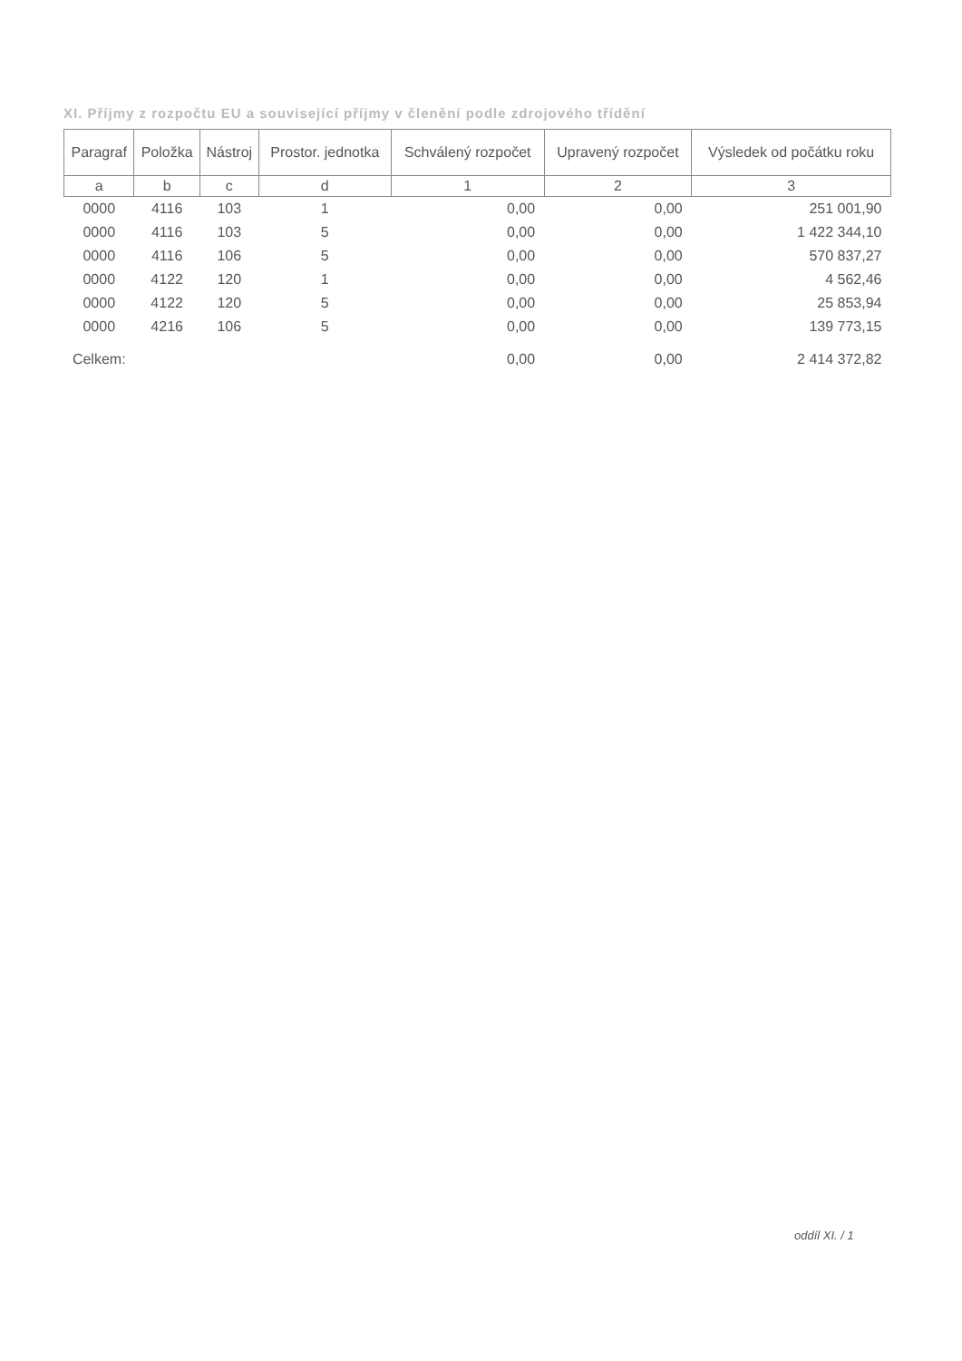XI. Příjmy z rozpočtu EU a související příjmy v členění podle zdrojového třídění
| Paragraf | Položka | Nástroj | Prostor. jednotka | Schválený rozpočet | Upravený rozpočet | Výsledek od počátku roku |
| --- | --- | --- | --- | --- | --- | --- |
| a | b | c | d | 1 | 2 | 3 |
| 0000 | 4116 | 103 | 1 | 0,00 | 0,00 | 251 001,90 |
| 0000 | 4116 | 103 | 5 | 0,00 | 0,00 | 1 422 344,10 |
| 0000 | 4116 | 106 | 5 | 0,00 | 0,00 | 570 837,27 |
| 0000 | 4122 | 120 | 1 | 0,00 | 0,00 | 4 562,46 |
| 0000 | 4122 | 120 | 5 | 0,00 | 0,00 | 25 853,94 |
| 0000 | 4216 | 106 | 5 | 0,00 | 0,00 | 139 773,15 |
| Celkem: | | | | 0,00 | 0,00 | 2 414 372,82 |
oddíl XI. / 1